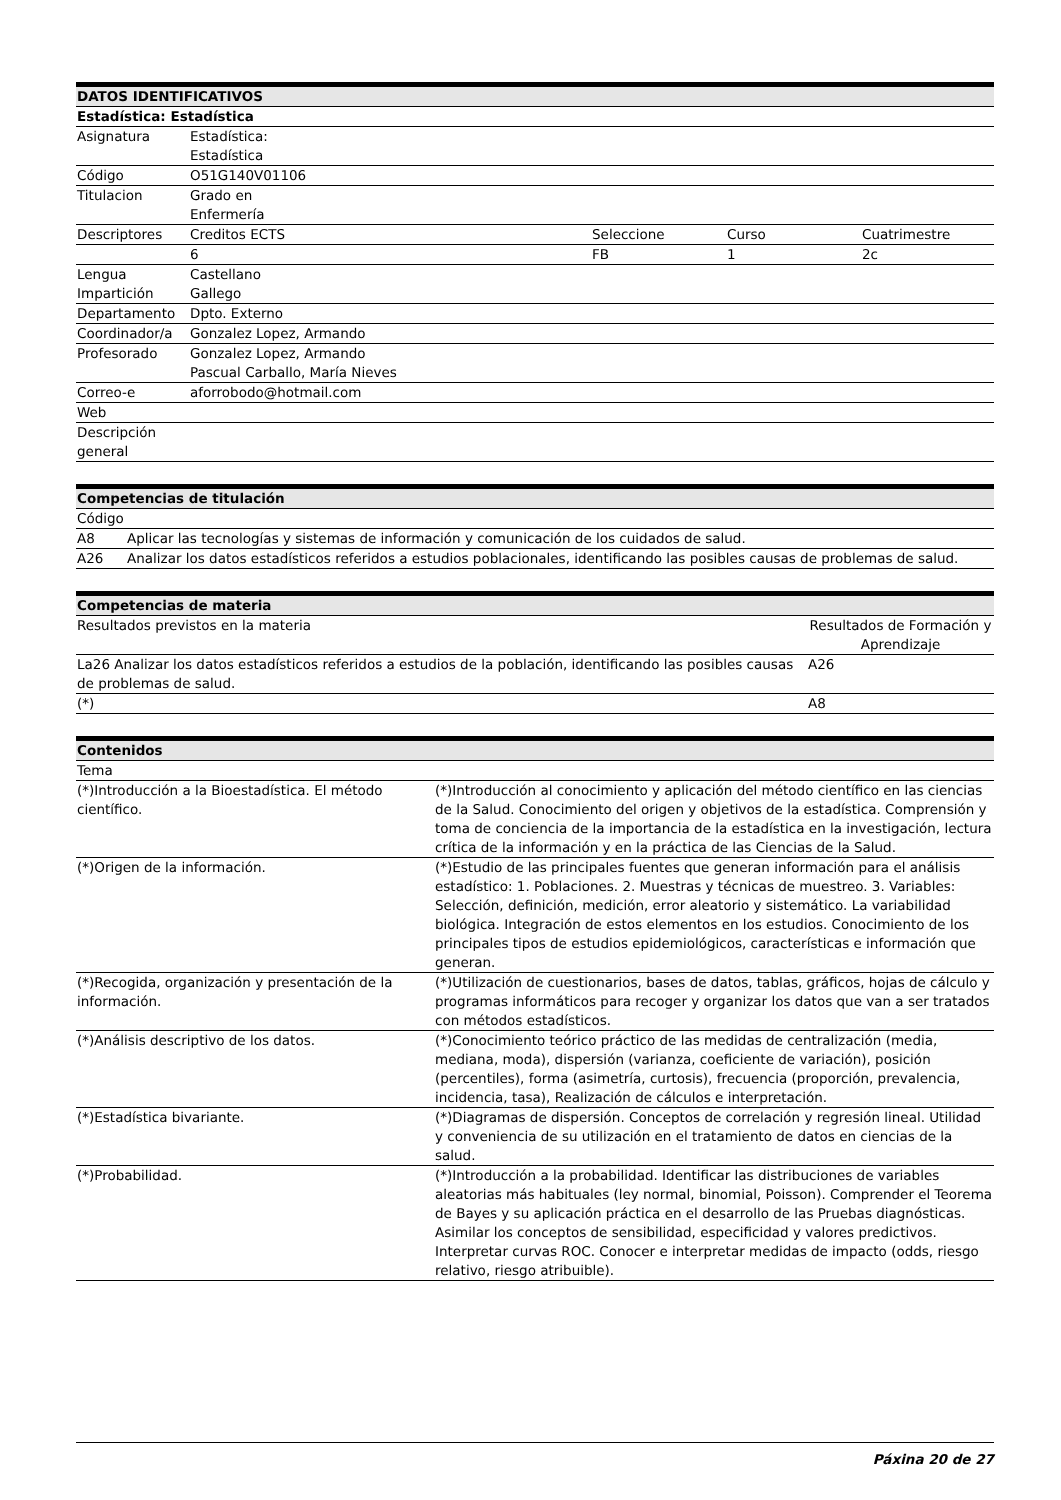| DATOS IDENTIFICATIVOS | | | | |
| --- | --- | --- | --- | --- |
| Estadística: Estadística | | | | |
| Asignatura | Estadística: Estadística | | | |
| Código | O51G140V01106 | | | |
| Titulacion | Grado en Enfermería | | | |
| Descriptores | Creditos ECTS | Seleccione | Curso | Cuatrimestre |
| | 6 | FB | 1 | 2c |
| Lengua Impartición | Castellano Gallego | | | |
| Departamento | Dpto. Externo | | | |
| Coordinador/a | Gonzalez Lopez, Armando | | | |
| Profesorado | Gonzalez Lopez, Armando Pascual Carballo, María Nieves | | | |
| Correo-e | aforrobodo@hotmail.com | | | |
| Web | | | | |
| Descripción general | | | | |
| Competencias de titulación | |
| --- | --- |
| Código | |
| A8 | Aplicar las tecnologías y sistemas de información y comunicación de los cuidados de salud. |
| A26 | Analizar los datos estadísticos referidos a estudios poblacionales, identificando las posibles causas de problemas de salud. |
| Competencias de materia | |
| --- | --- |
| Resultados previstos en la materia | Resultados de Formación y Aprendizaje |
| La26 Analizar los datos estadísticos referidos a estudios de la población, identificando las posibles causas de problemas de salud. | A26 |
| (*) | A8 |
| Contenidos | |
| --- | --- |
| Tema | |
| (*)Introducción a la Bioestadística. El método científico. | (*)Introducción al conocimiento y aplicación del método científico en las ciencias de la Salud. Conocimiento del origen y objetivos de la estadística. Comprensión y toma de conciencia de la importancia de la estadística en la investigación, lectura crítica de la información y en la práctica de las Ciencias de la Salud. |
| (*)Origen de la información. | (*)Estudio de las principales fuentes que generan información para el análisis estadístico: 1. Poblaciones. 2. Muestras y técnicas de muestreo. 3. Variables: Selección, definición, medición, error aleatorio y sistemático. La variabilidad biológica. Integración de estos elementos en los estudios. Conocimiento de los principales tipos de estudios epidemiológicos, características e información que generan. |
| (*)Recogida, organización y presentación de la información. | (*)Utilización de cuestionarios, bases de datos, tablas, gráficos, hojas de cálculo y programas informáticos para recoger y organizar los datos que van a ser tratados con métodos estadísticos. |
| (*)Análisis descriptivo de los datos. | (*)Conocimiento teórico práctico de las medidas de centralización (media, mediana, moda), dispersión (varianza, coeficiente de variación), posición (percentiles), forma (asimetría, curtosis), frecuencia (proporción, prevalencia, incidencia, tasa), Realización de cálculos e interpretación. |
| (*)Estadística bivariante. | (*)Diagramas de dispersión. Conceptos de correlación y regresión lineal. Utilidad y conveniencia de su utilización en el tratamiento de datos en ciencias de la salud. |
| (*)Probabilidad. | (*)Introducción a la probabilidad. Identificar las distribuciones de variables aleatorias más habituales (ley normal, binomial, Poisson). Comprender el Teorema de Bayes y su aplicación práctica en el desarrollo de las Pruebas diagnósticas. Asimilar los conceptos de sensibilidad, especificidad y valores predictivos. Interpretar curvas ROC. Conocer e interpretar medidas de impacto (odds, riesgo relativo, riesgo atribuible). |
Páxina 20 de 27